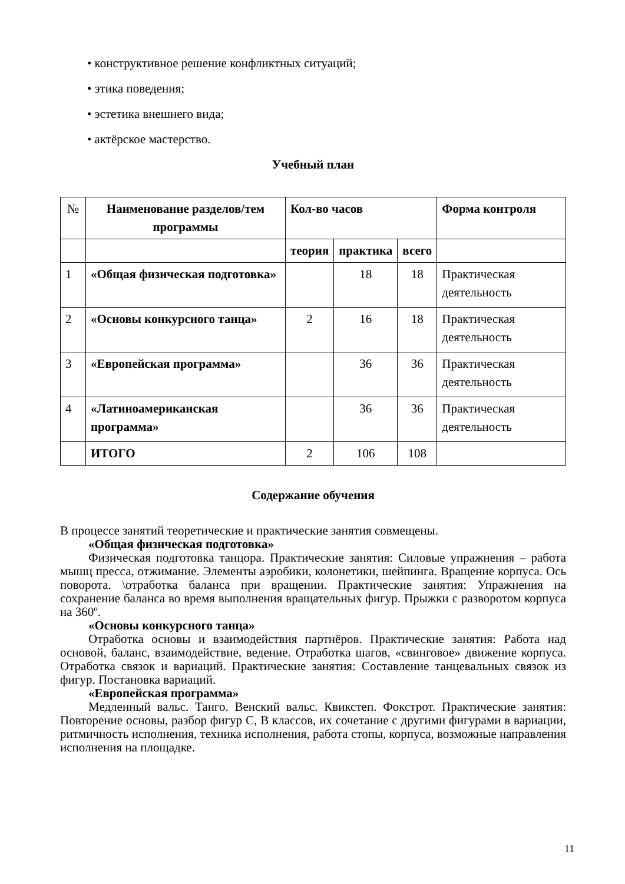• конструктивное решение конфликтных ситуаций;
• этика поведения;
• эстетика внешнего вида;
• актёрское мастерство.
Учебный план
| № | Наименование разделов/тем программы | Кол-во часов | | | Форма контроля |
| --- | --- | --- | --- | --- | --- |
| | | теория | практика | всего | |
| 1 | «Общая физическая подготовка» | | 18 | 18 | Практическая деятельность |
| 2 | «Основы конкурсного танца» | 2 | 16 | 18 | Практическая деятельность |
| 3 | «Европейская программа» | | 36 | 36 | Практическая деятельность |
| 4 | «Латиноамериканская программа» | | 36 | 36 | Практическая деятельность |
| | ИТОГО | 2 | 106 | 108 | |
Содержание обучения
В процессе занятий теоретические и практические занятия совмещены.
«Общая физическая подготовка»
Физическая подготовка танцора. Практические занятия: Силовые упражнения – работа мышц пресса, отжимание. Элементы аэробики, колонетики, шейпинга. Вращение корпуса. Ось поворота. \отработка баланса при вращении. Практические занятия: Упражнения на сохранение баланса во время выполнения вращательных фигур. Прыжки с разворотом корпуса на 360º.
«Основы конкурсного танца»
Отработка основы и взаимодействия партнёров. Практические занятия: Работа над основой, баланс, взаимодействие, ведение. Отработка шагов, «свинговое» движение корпуса. Отработка связок и вариаций. Практические занятия: Составление танцевальных связок из фигур. Постановка вариаций.
«Европейская программа»
Медленный вальс. Танго. Венский вальс. Квикстеп. Фокстрот. Практические занятия: Повторение основы, разбор фигур С, В классов, их сочетание с другими фигурами в вариации, ритмичность исполнения, техника исполнения, работа стопы, корпуса, возможные направления исполнения на площадке.
11